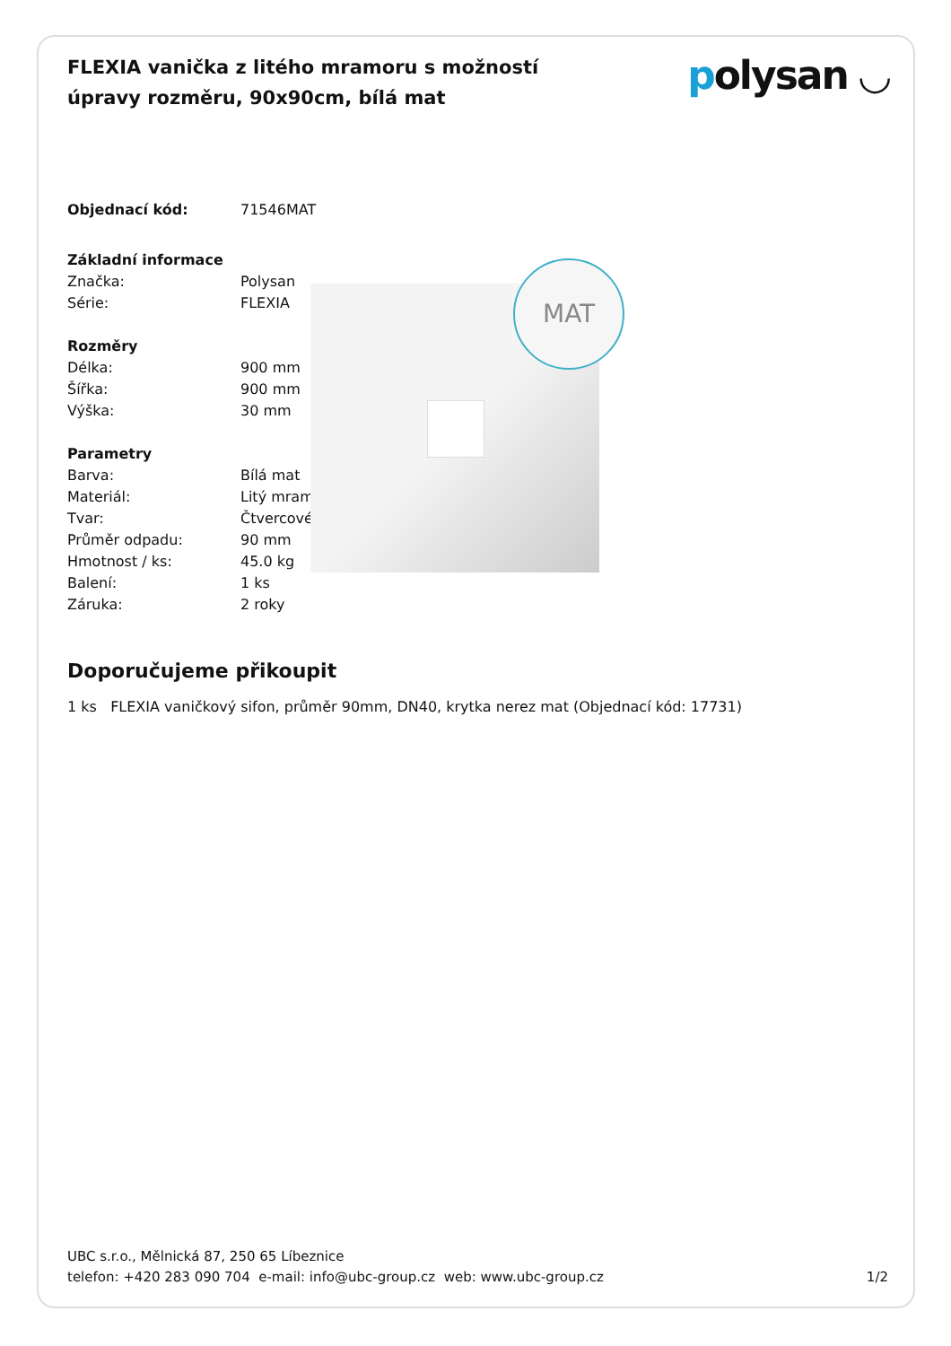FLEXIA vanička z litého mramoru s možností úpravy rozměru, 90x90cm, bílá mat
polysan ◡
| Objednací kód: | 71546MAT |
| Základní informace | |
| Značka: | Polysan |
| Série: | FLEXIA |
| Rozměry | |
| Délka: | 900 mm |
| Šířka: | 900 mm |
| Výška: | 30 mm |
| Parametry | |
| Barva: | Bílá mat |
| Materiál: | Litý mramor |
| Tvar: | Čtvercové |
| Průměr odpadu: | 90 mm |
| Hmotnost / ks: | 45.0 kg |
| Balení: | 1 ks |
| Záruka: | 2 roky |
MAT
Doporučujeme přikoupit
1 ks FLEXIA vaničkový sifon, průměr 90mm, DN40, krytka nerez mat (Objednací kód: 17731)
UBC s.r.o., Mělnická 87, 250 65 Líbeznice
telefon: +420 283 090 704 e-mail: info@ubc-group.cz web: www.ubc-group.cz 1/2